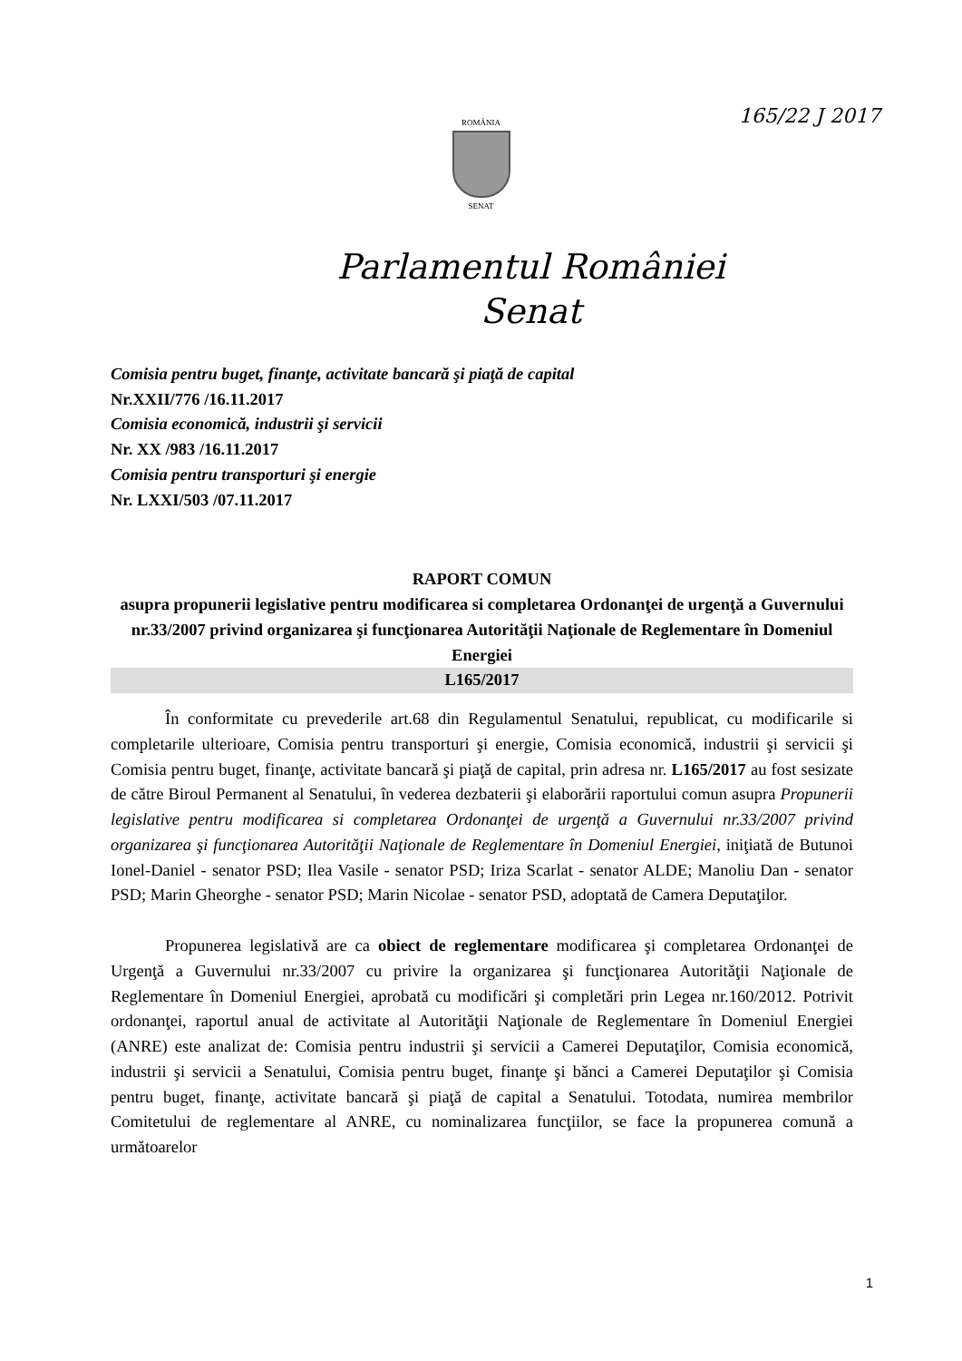165/22 J 2017
ROMÂNIA
SENAT
Parlamentul României
Senat
Comisia pentru buget, finanţe, activitate bancară şi piaţă de capital
Nr.XXII/776 /16.11.2017
Comisia economică, industrii şi servicii
Nr. XX /983 /16.11.2017
Comisia pentru transporturi şi energie
Nr. LXXI/503 /07.11.2017
RAPORT COMUN
asupra propunerii legislative pentru modificarea si completarea Ordonanţei de urgenţă a Guvernului nr.33/2007 privind organizarea şi funcţionarea Autorităţii Naţionale de Reglementare în Domeniul Energiei
L165/2017
În conformitate cu prevederile art.68 din Regulamentul Senatului, republicat, cu modificarile si completarile ulterioare, Comisia pentru transporturi şi energie, Comisia economică, industrii şi servicii şi Comisia pentru buget, finanţe, activitate bancară şi piaţă de capital, prin adresa nr. L165/2017 au fost sesizate de către Biroul Permanent al Senatului, în vederea dezbaterii şi elaborării raportului comun asupra Propunerii legislative pentru modificarea si completarea Ordonanţei de urgenţă a Guvernului nr.33/2007 privind organizarea şi funcţionarea Autorităţii Naţionale de Reglementare în Domeniul Energiei, iniţiată de Butunoi Ionel-Daniel - senator PSD; Ilea Vasile - senator PSD; Iriza Scarlat - senator ALDE; Manoliu Dan - senator PSD; Marin Gheorghe - senator PSD; Marin Nicolae - senator PSD, adoptată de Camera Deputaţilor.
Propunerea legislativă are ca obiect de reglementare modificarea şi completarea Ordonanţei de Urgenţă a Guvernului nr.33/2007 cu privire la organizarea şi funcţionarea Autorităţii Naţionale de Reglementare în Domeniul Energiei, aprobată cu modificări şi completări prin Legea nr.160/2012. Potrivit ordonanţei, raportul anual de activitate al Autorităţii Naţionale de Reglementare în Domeniul Energiei (ANRE) este analizat de: Comisia pentru industrii şi servicii a Camerei Deputaţilor, Comisia economică, industrii şi servicii a Senatului, Comisia pentru buget, finanţe şi bănci a Camerei Deputaţilor şi Comisia pentru buget, finanţe, activitate bancară şi piaţă de capital a Senatului. Totodata, numirea membrilor Comitetului de reglementare al ANRE, cu nominalizarea funcţiilor, se face la propunerea comună a următoarelor
1